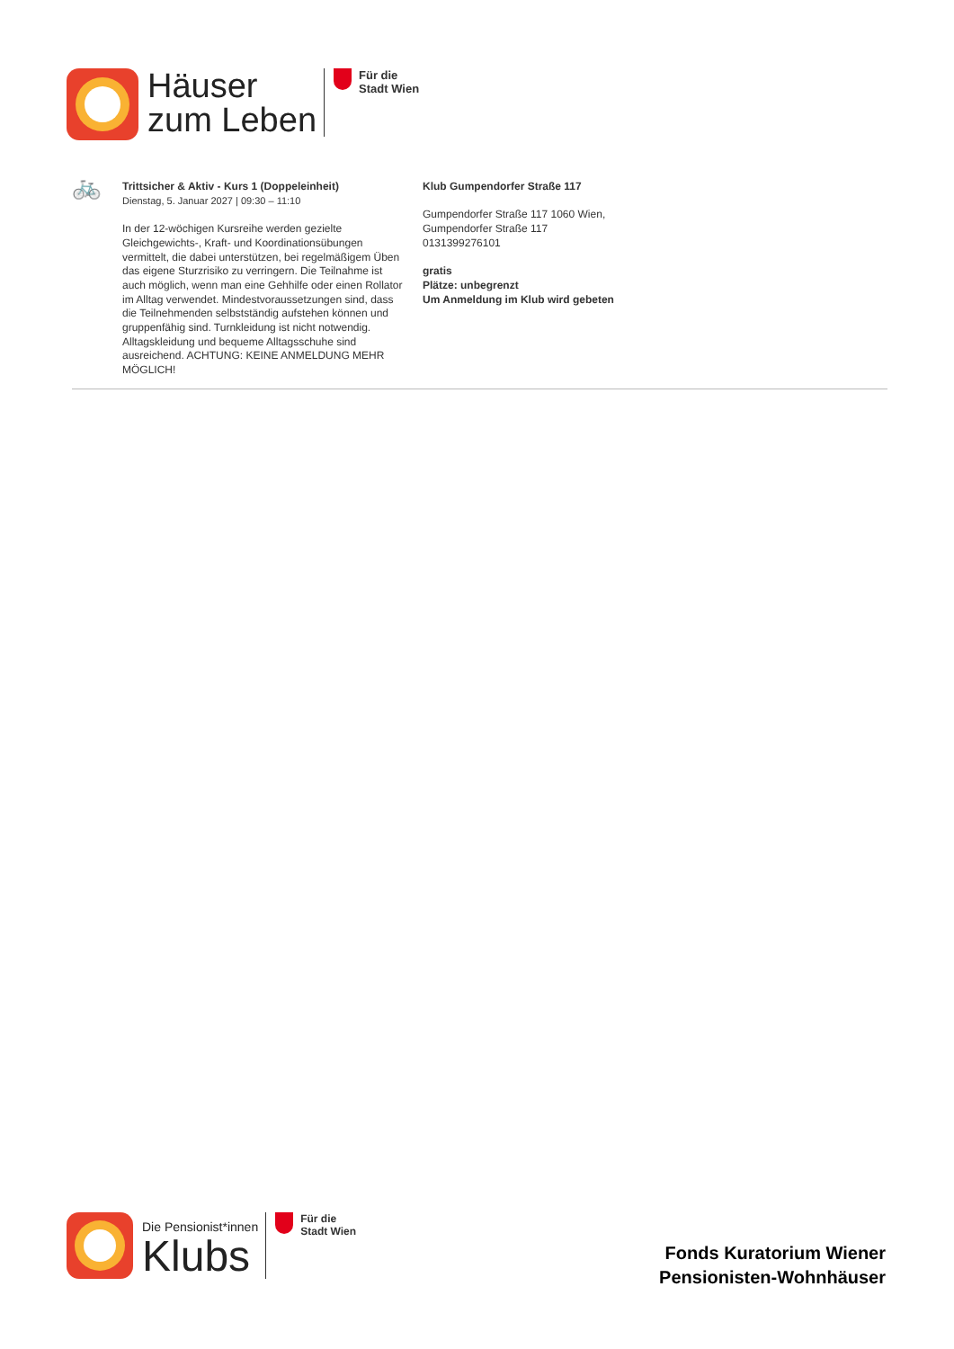Häuser
zum Leben
Für die
Stadt Wien
🚲
Trittsicher & Aktiv - Kurs 1 (Doppeleinheit)
Dienstag, 5. Januar 2027 | 09:30 – 11:10
In der 12-wöchigen Kursreihe werden gezielte Gleichgewichts-, Kraft- und Koordinationsübungen vermittelt, die dabei unterstützen, bei regelmäßigem Üben das eigene Sturzrisiko zu verringern. Die Teilnahme ist auch möglich, wenn man eine Gehhilfe oder einen Rollator im Alltag verwendet. Mindestvoraussetzungen sind, dass die Teilnehmenden selbstständig aufstehen können und gruppenfähig sind. Turnkleidung ist nicht notwendig. Alltagskleidung und bequeme Alltagsschuhe sind ausreichend. ACHTUNG: KEINE ANMELDUNG MEHR MÖGLICH!
Klub Gumpendorfer Straße 117
Gumpendorfer Straße 117 1060 Wien,
Gumpendorfer Straße 117
0131399276101
gratis
Plätze: unbegrenzt
Um Anmeldung im Klub wird gebeten
Die Pensionist*innen
Klubs
Für die
Stadt Wien
Fonds Kuratorium Wiener
Pensionisten-Wohnhäuser